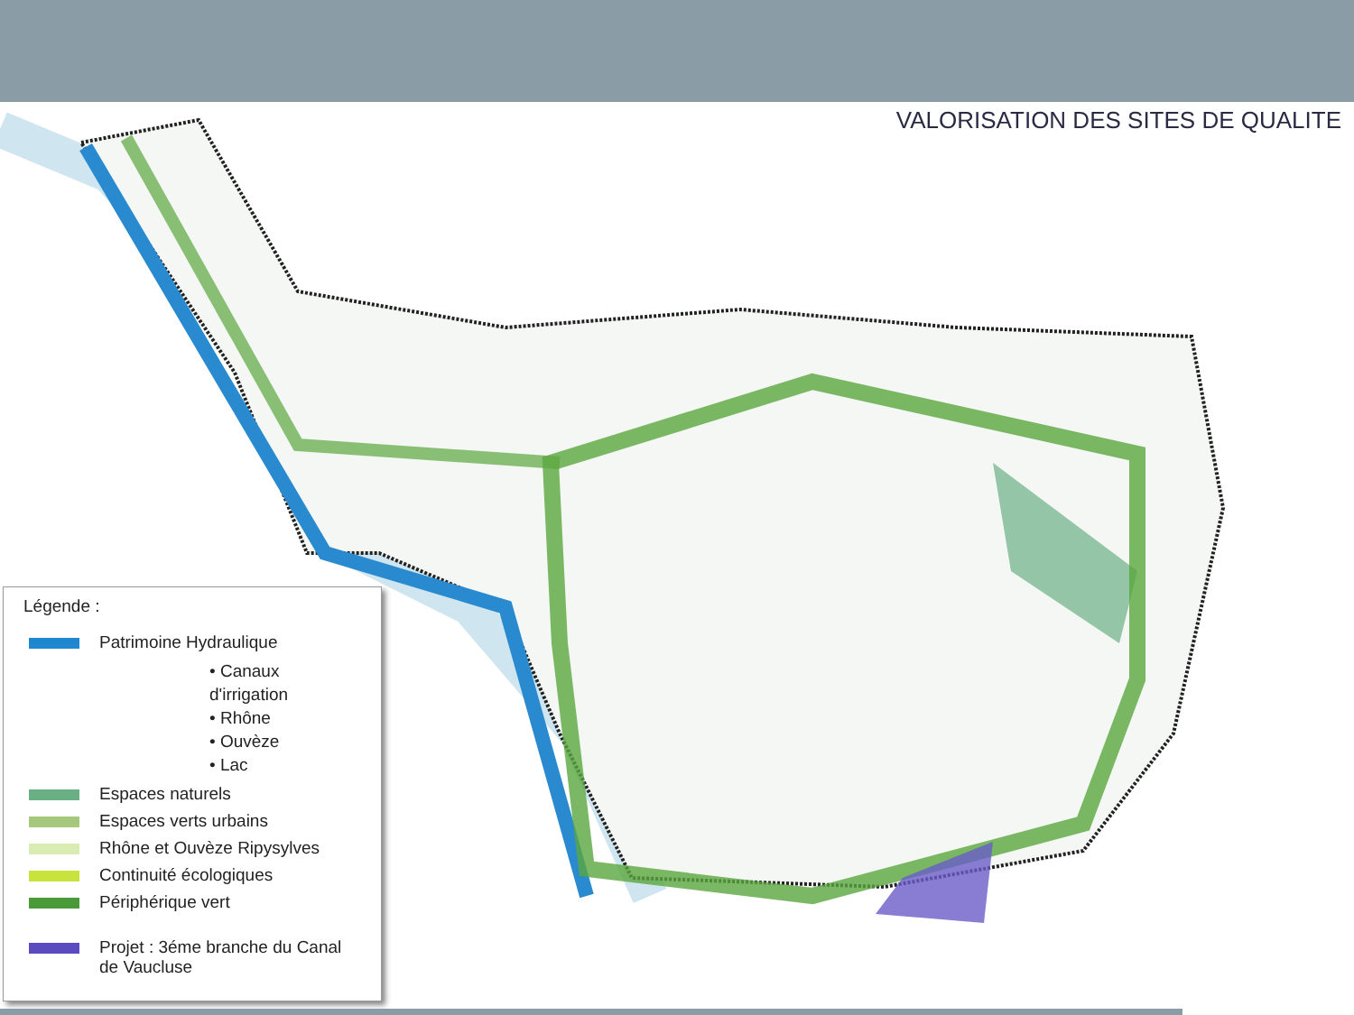VALORISATION DES SITES DE QUALITE
Légende :
Patrimoine Hydraulique
• Canaux d'irrigation
• Rhône
• Ouvèze
• Lac
Espaces naturels
Espaces verts urbains
Rhône et Ouvèze Ripysylves
Continuité écologiques
Périphérique vert
Projet : 3éme branche du Canal
de Vaucluse